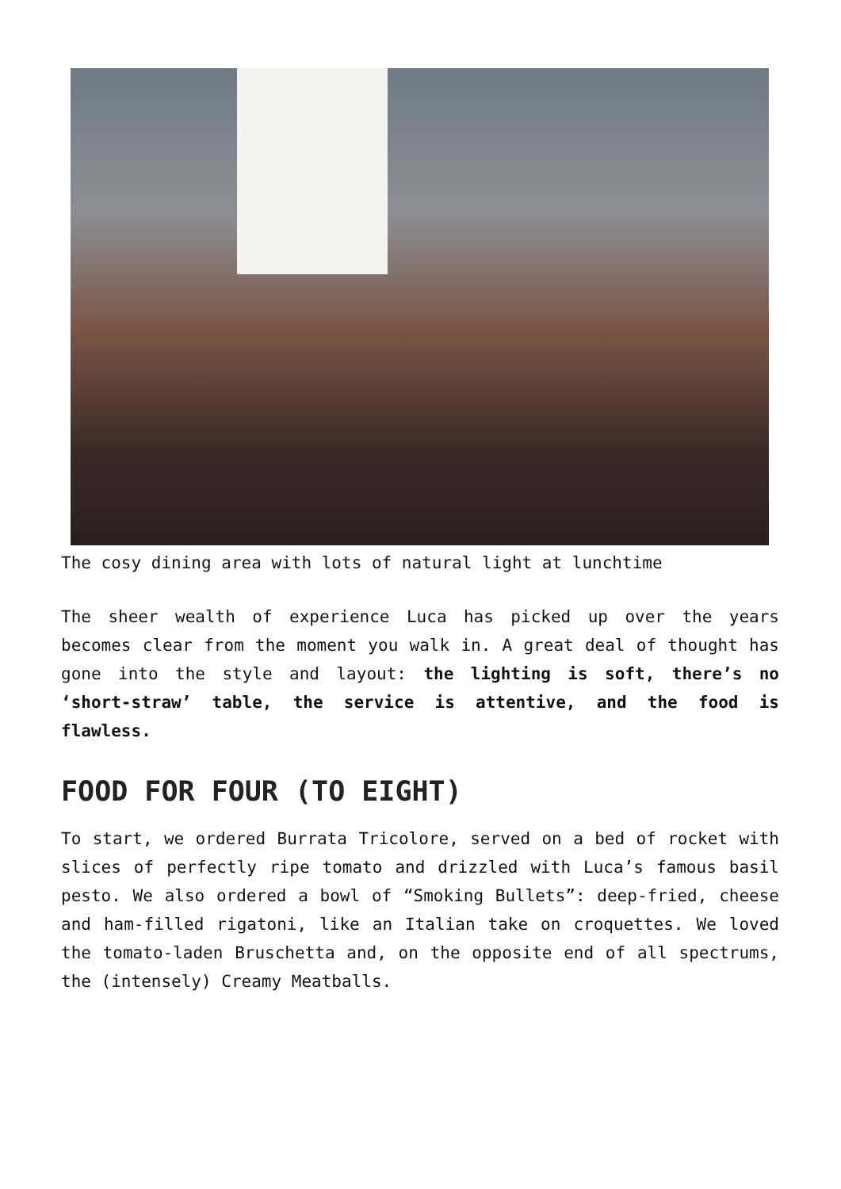The cosy dining area with lots of natural light at lunchtime
The sheer wealth of experience Luca has picked up over the years becomes clear from the moment you walk in. A great deal of thought has gone into the style and layout: the lighting is soft, there’s no ‘short-straw’ table, the service is attentive, and the food is flawless.
FOOD FOR FOUR (TO EIGHT)
To start, we ordered Burrata Tricolore, served on a bed of rocket with slices of perfectly ripe tomato and drizzled with Luca’s famous basil pesto. We also ordered a bowl of “Smoking Bullets”: deep-fried, cheese and ham-filled rigatoni, like an Italian take on croquettes. We loved the tomato-laden Bruschetta and, on the opposite end of all spectrums, the (intensely) Creamy Meatballs.